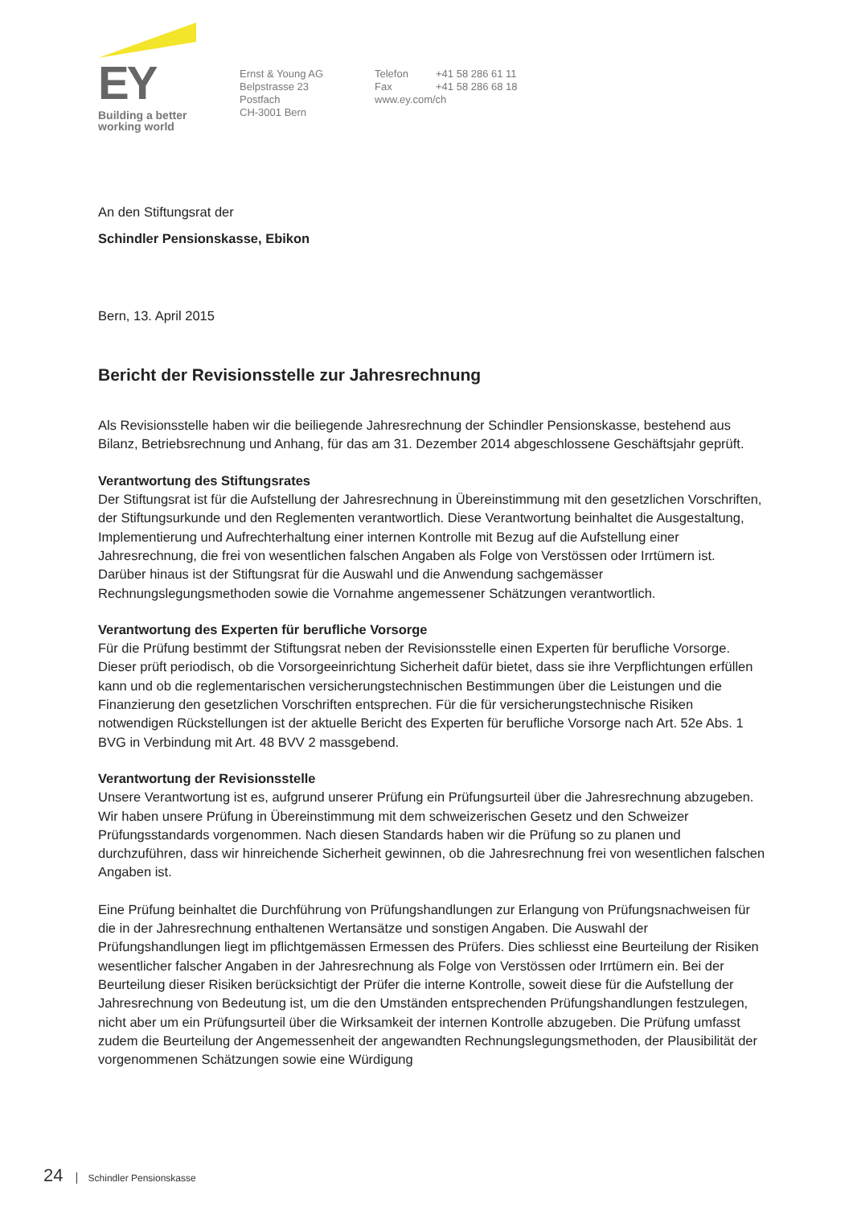EY
Building a better
working world
Ernst & Young AG
Belpstrasse 23
Postfach
CH-3001 Bern
Telefon +41 58 286 61 11
Fax +41 58 286 68 18
www.ey.com/ch
An den Stiftungsrat der
Schindler Pensionskasse, Ebikon
Bern, 13. April 2015
Bericht der Revisionsstelle zur Jahresrechnung
Als Revisionsstelle haben wir die beiliegende Jahresrechnung der Schindler Pensionskasse, bestehend aus Bilanz, Betriebsrechnung und Anhang, für das am 31. Dezember 2014 abgeschlossene Geschäfts­jahr geprüft.
Verantwortung des Stiftungsrates
Der Stiftungsrat ist für die Aufstellung der Jahresrechnung in Übereinstimmung mit den gesetzlichen Vorschriften, der Stiftungsurkunde und den Reglementen verantwortlich. Diese Verantwortung beinhaltet die Ausgestaltung, Implementierung und Aufrechterhaltung einer internen Kontrolle mit Bezug auf die Aufstellung einer Jahresrechnung, die frei von wesentlichen falschen Angaben als Folge von Verstössen oder Irrtümern ist. Darüber hinaus ist der Stiftungsrat für die Auswahl und die Anwendung sachgemäs­ser Rechnungslegungsmethoden sowie die Vornahme angemessener Schätzungen verantwortlich.
Verantwortung des Experten für berufliche Vorsorge
Für die Prüfung bestimmt der Stiftungsrat neben der Revisionsstelle einen Experten für berufliche Vor­sorge. Dieser prüft periodisch, ob die Vorsorgeeinrichtung Sicherheit dafür bietet, dass sie ihre Verpflich­tungen erfüllen kann und ob die reglementarischen versicherungstechnischen Bestimmungen über die Leistungen und die Finanzierung den gesetzlichen Vorschriften entsprechen. Für die für versicherungs­technische Risiken notwendigen Rückstellungen ist der aktuelle Bericht des Experten für berufliche Vor­sorge nach Art. 52e Abs. 1 BVG in Verbindung mit Art. 48 BVV 2 massgebend.
Verantwortung der Revisionsstelle
Unsere Verantwortung ist es, aufgrund unserer Prüfung ein Prüfungsurteil über die Jahresrechnung ab­zugeben. Wir haben unsere Prüfung in Übereinstimmung mit dem schweizerischen Gesetz und den Schweizer Prüfungsstandards vorgenommen. Nach diesen Standards haben wir die Prüfung so zu pla­nen und durchzuführen, dass wir hinreichende Sicherheit gewinnen, ob die Jahresrechnung frei von we­sentlichen falschen Angaben ist.
Eine Prüfung beinhaltet die Durchführung von Prüfungshandlungen zur Erlangung von Prüfungsnach­weisen für die in der Jahresrechnung enthaltenen Wertansätze und sonstigen Angaben. Die Auswahl der Prüfungshandlungen liegt im pflichtgemässen Ermessen des Prüfers. Dies schliesst eine Beurteilung der Risiken wesentlicher falscher Angaben in der Jahresrechnung als Folge von Verstössen oder Irrtü­mern ein. Bei der Beurteilung dieser Risiken berücksichtigt der Prüfer die interne Kontrolle, soweit diese für die Aufstellung der Jahresrechnung von Bedeutung ist, um die den Umständen entsprechenden Prü­fungshandlungen festzulegen, nicht aber um ein Prüfungsurteil über die Wirksamkeit der internen Kon­trolle abzugeben. Die Prüfung umfasst zudem die Beurteilung der Angemessenheit der angewandten Rechnungslegungsmethoden, der Plausibilität der vorgenommenen Schätzungen sowie eine Würdigung
24 Schindler Pensionskasse